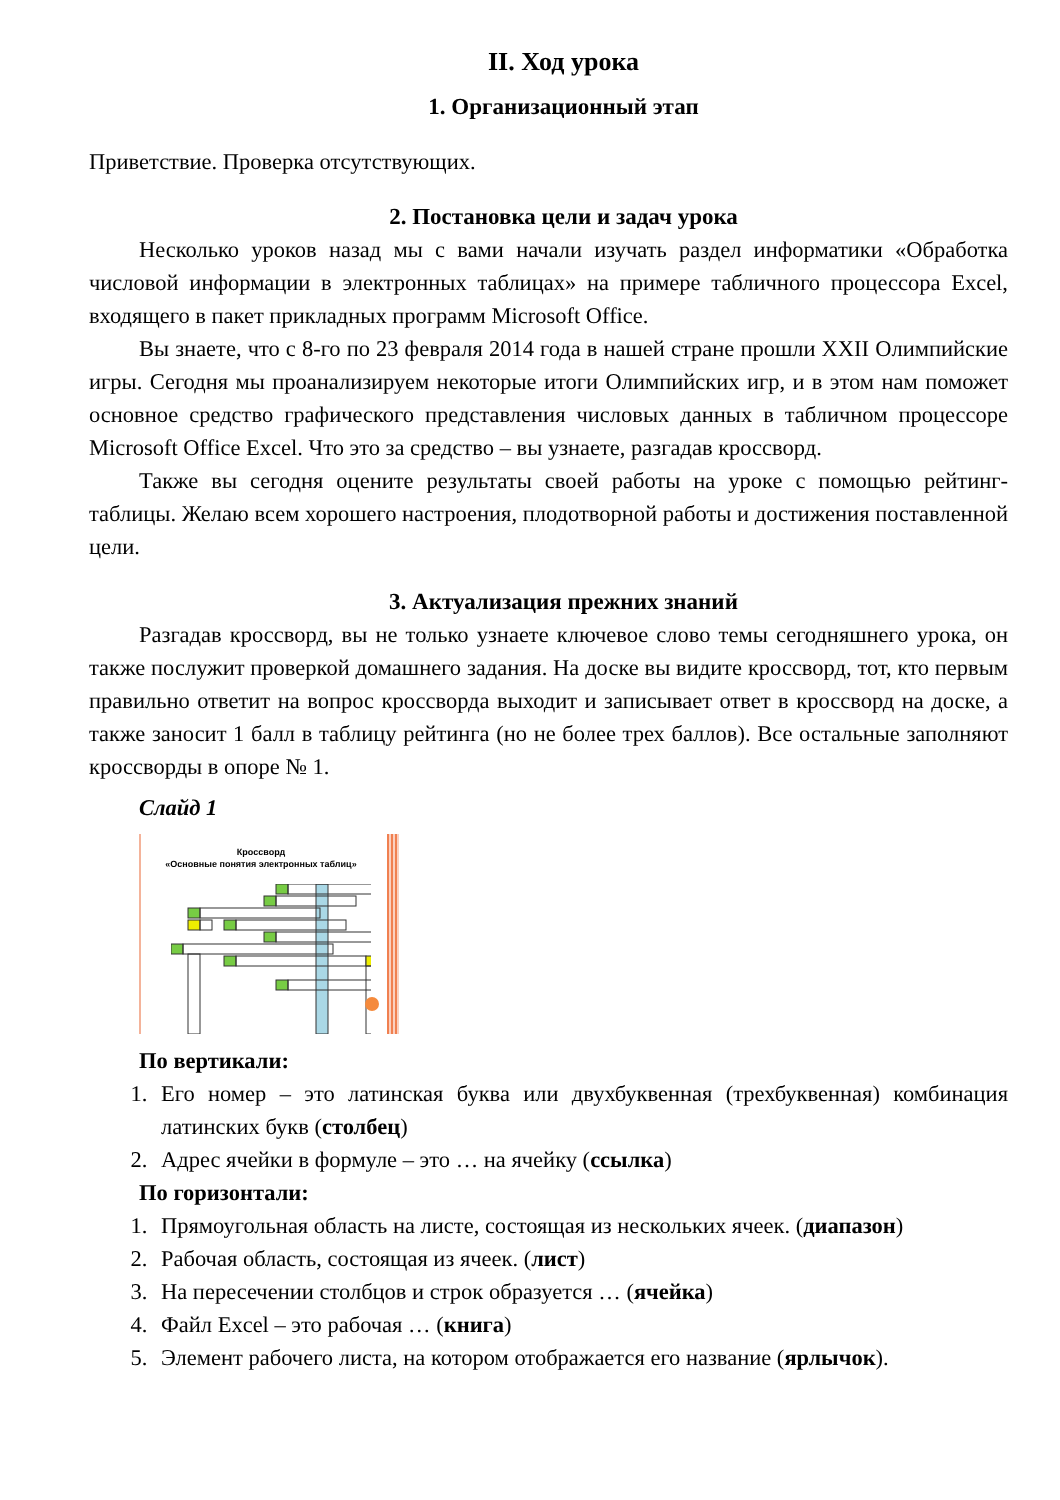II. Ход урока
1. Организационный этап
Приветствие. Проверка отсутствующих.
2. Постановка цели и задач урока
Несколько уроков назад мы с вами начали изучать раздел информатики «Обработка числовой информации в электронных таблицах» на примере табличного процессора Excel, входящего в пакет прикладных программ Microsoft Office.
Вы знаете, что с 8-го по 23 февраля 2014 года в нашей стране прошли XXII Олимпийские игры. Сегодня мы проанализируем некоторые итоги Олимпийских игр, и в этом нам поможет основное средство графического представления числовых данных в табличном процессоре Microsoft Office Excel. Что это за средство – вы узнаете, разгадав кроссворд.
Также вы сегодня оцените результаты своей работы на уроке с помощью рейтинг-таблицы. Желаю всем хорошего настроения, плодотворной работы и достижения поставленной цели.
3. Актуализация прежних знаний
Разгадав кроссворд, вы не только узнаете ключевое слово темы сегодняшнего урока, он также послужит проверкой домашнего задания. На доске вы видите кроссворд, тот, кто первым правильно ответит на вопрос кроссворда выходит и записывает ответ в кроссворд на доске, а также заносит 1 балл в таблицу рейтинга (но не более трех баллов). Все остальные заполняют кроссворды в опоре № 1.
Слайд 1
Кроссворд
«Основные понятия электронных таблиц»
По вертикали:
1. Его номер – это латинская буква или двухбуквенная (трехбуквенная) комбинация латинских букв (столбец)
2. Адрес ячейки в формуле – это … на ячейку (ссылка)
По горизонтали:
1. Прямоугольная область на листе, состоящая из нескольких ячеек. (диапазон)
2. Рабочая область, состоящая из ячеек. (лист)
3. На пересечении столбцов и строк образуется … (ячейка)
4. Файл Excel – это рабочая … (книга)
5. Элемент рабочего листа, на котором отображается его название (ярлычок).